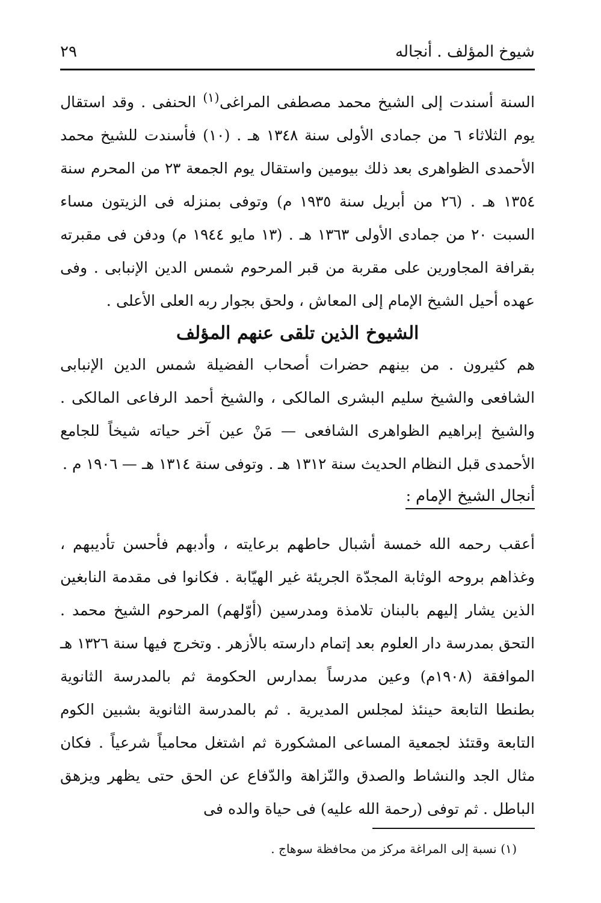شيوخ المؤلف . أنجاله ٢٩
السنة أسندت إلى الشيخ محمد مصطفى المراغى<sup>(١)</sup> الحنفى . وقد استقال يوم الثلاثاء ٦ من جمادى الأولى سنة ١٣٤٨ هـ . (١٠) فأسندت للشيخ محمد الأحمدى الظواهرى بعد ذلك بيومين واستقال يوم الجمعة ٢٣ من المحرم سنة ١٣٥٤ هـ . (٢٦ من أبريل سنة ١٩٣٥ م) وتوفى بمنزله فى الزيتون مساء السبت ٢٠ من جمادى الأولى ١٣٦٣ هـ . (١٣ مايو ١٩٤٤ م) ودفن فى مقبرته بقرافة المجاورين على مقربة من قبر المرحوم شمس الدين الإنبابى . وفى عهده أحيل الشيخ الإمام إلى المعاش ، ولحق بجوار ربه العلى الأعلى .
الشيوخ الذين تلقى عنهم المؤلف
هم كثيرون . من بينهم حضرات أصحاب الفضيلة شمس الدين الإنبابى الشافعى والشيخ سليم البشرى المالكى ، والشيخ أحمد الرفاعى المالكى . والشيخ إبراهيم الظواهرى الشافعى — مَنْ عين آخر حياته شيخاً للجامع الأحمدى قبل النظام الحديث سنة ١٣١٢ هـ . وتوفى سنة ١٣١٤ هـ — ١٩٠٦ م .
أنجال الشيخ الإمام :
أعقب رحمه الله خمسة أشبال حاطهم برعايته ، وأدبهم فأحسن تأديبهم ، وغذاهم بروحه الوثابة المجدّة الجريئة غير الهيّابة . فكانوا فى مقدمة النابغين الذين يشار إليهم بالبنان تلامذة ومدرسين (أوّلهم) المرحوم الشيخ محمد . التحق بمدرسة دار العلوم بعد إتمام دارسته بالأزهر . وتخرج فيها سنة ١٣٢٦ هـ الموافقة (١٩٠٨م) وعين مدرساً بمدارس الحكومة ثم بالمدرسة الثانوية بطنطا التابعة حينئذ لمجلس المديرية . ثم بالمدرسة الثانوية بشبين الكوم التابعة وقتئذ لجمعية المساعى المشكورة ثم اشتغل محامياً شرعياً . فكان مثال الجد والنشاط والصدق والنّزاهة والدّفاع عن الحق حتى يظهر ويزهق الباطل . ثم توفى (رحمة الله عليه) فى حياة والده فى
(١) نسبة إلى المراغة مركز من محافظة سوهاج .